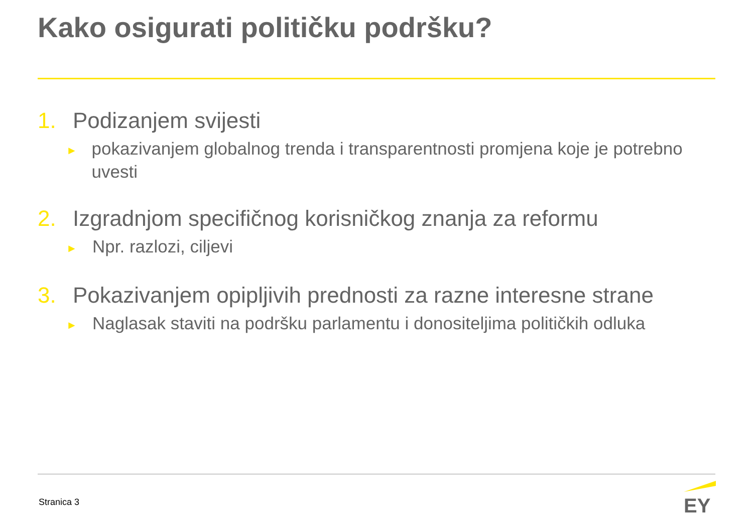Kako osigurati političku podršku?
1. Podizanjem svijesti
► pokazivanjem globalnog trenda i transparentnosti promjena koje je potrebno uvesti
2. Izgradnjom specifičnog korisničkog znanja za reformu
► Npr. razlozi, ciljevi
3. Pokazivanjem opipljivih prednosti za razne interesne strane
► Naglasak staviti na podršku parlamentu i donositeljima političkih odluka
Stranica 3 EY